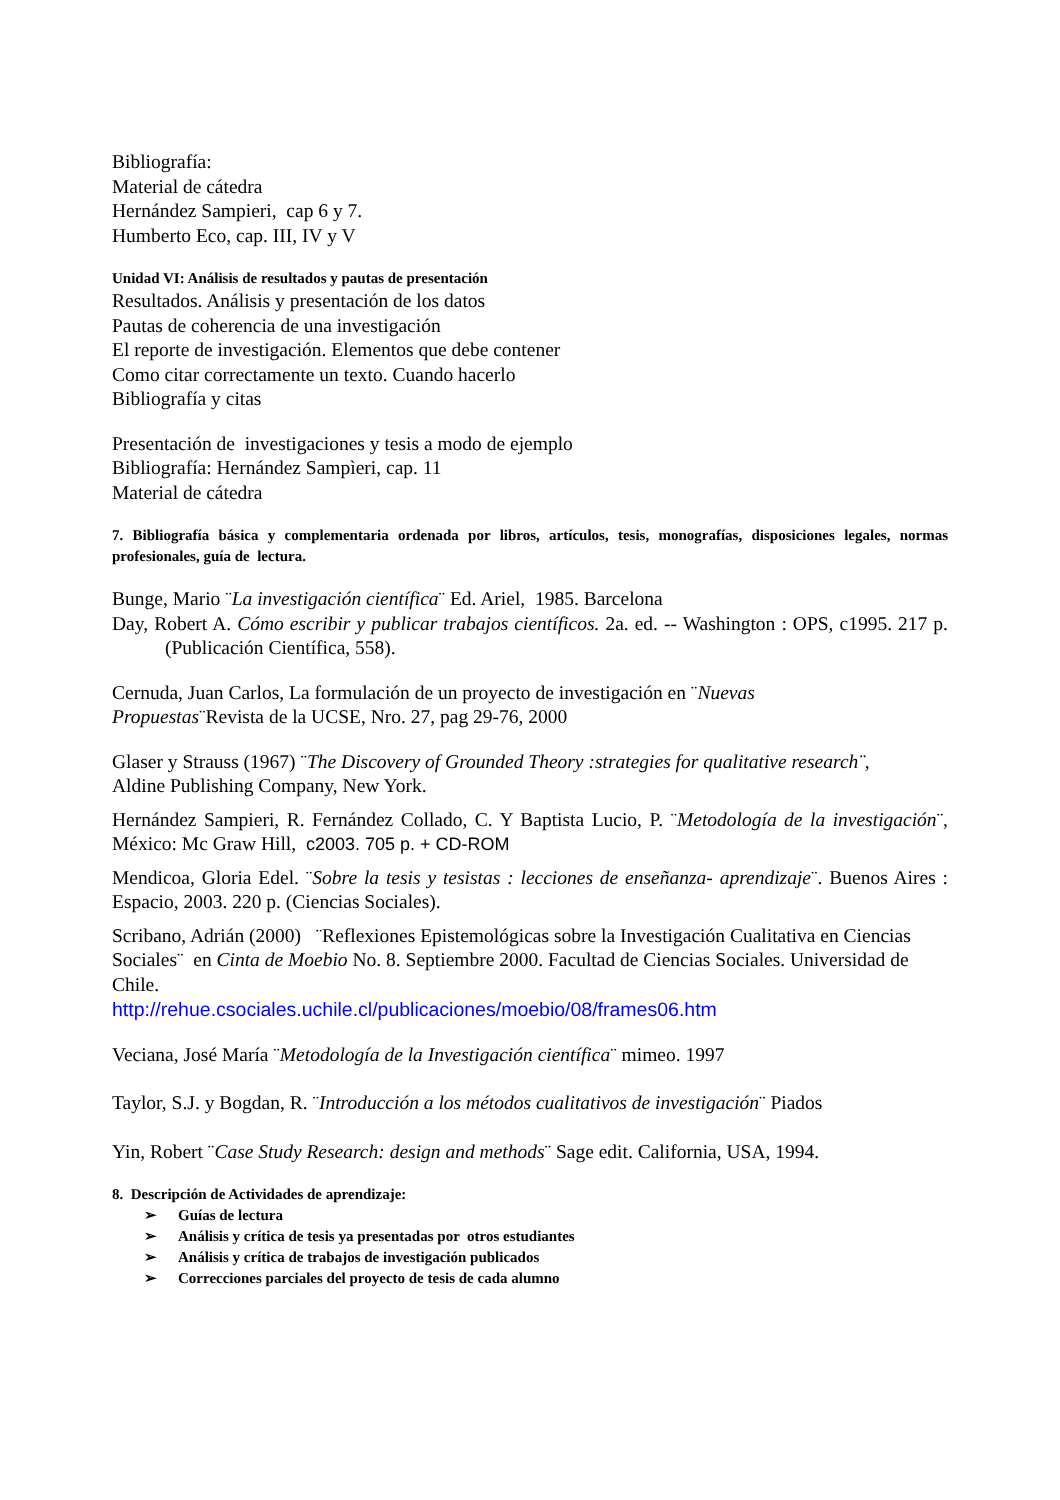Bibliografía:
Material de cátedra
Hernández Sampieri, cap 6 y 7.
Humberto Eco, cap. III, IV y V
Unidad VI: Análisis de resultados y pautas de presentación
Resultados. Análisis y presentación de los datos
Pautas de coherencia de una investigación
El reporte de investigación. Elementos que debe contener
Como citar correctamente un texto. Cuando hacerlo
Bibliografía y citas
Presentación de investigaciones y tesis a modo de ejemplo
Bibliografía: Hernández Sampìeri, cap. 11
Material de cátedra
7. Bibliografía básica y complementaria ordenada por libros, artículos, tesis, monografías, disposiciones legales, normas profesionales, guía de lectura.
Bunge, Mario ¨La investigación científica¨ Ed. Ariel, 1985. Barcelona
Day, Robert A. Cómo escribir y publicar trabajos científicos. 2a. ed. -- Washington : OPS, c1995. 217 p. (Publicación Científica, 558).
Cernuda, Juan Carlos, La formulación de un proyecto de investigación en ¨Nuevas
Propuestas¨Revista de la UCSE, Nro. 27, pag 29-76, 2000
Glaser y Strauss (1967) ¨The Discovery of Grounded Theory :strategies for qualitative research¨,
Aldine Publishing Company, New York.
Hernández Sampieri, R. Fernández Collado, C. Y Baptista Lucio, P. ¨Metodología de la investigación¨, México: Mc Graw Hill, c2003. 705 p. + CD-ROM
Mendicoa, Gloria Edel. ¨Sobre la tesis y tesistas : lecciones de enseñanza- aprendizaje¨. Buenos Aires : Espacio, 2003. 220 p. (Ciencias Sociales).
Scribano, Adrián (2000) ¨Reflexiones Epistemológicas sobre la Investigación Cualitativa en Ciencias Sociales¨ en Cinta de Moebio No. 8. Septiembre 2000. Facultad de Ciencias Sociales. Universidad de Chile.
http://rehue.csociales.uchile.cl/publicaciones/moebio/08/frames06.htm
Veciana, José María ¨Metodología de la Investigación científica¨ mimeo. 1997
Taylor, S.J. y Bogdan, R. ¨Introducción a los métodos cualitativos de investigación¨ Piados
Yin, Robert ¨Case Study Research: design and methods¨ Sage edit. California, USA, 1994.
8. Descripción de Actividades de aprendizaje:
➢ Guías de lectura
➢ Análisis y crítica de tesis ya presentadas por otros estudiantes
➢ Análisis y crítica de trabajos de investigación publicados
➢ Correcciones parciales del proyecto de tesis de cada alumno